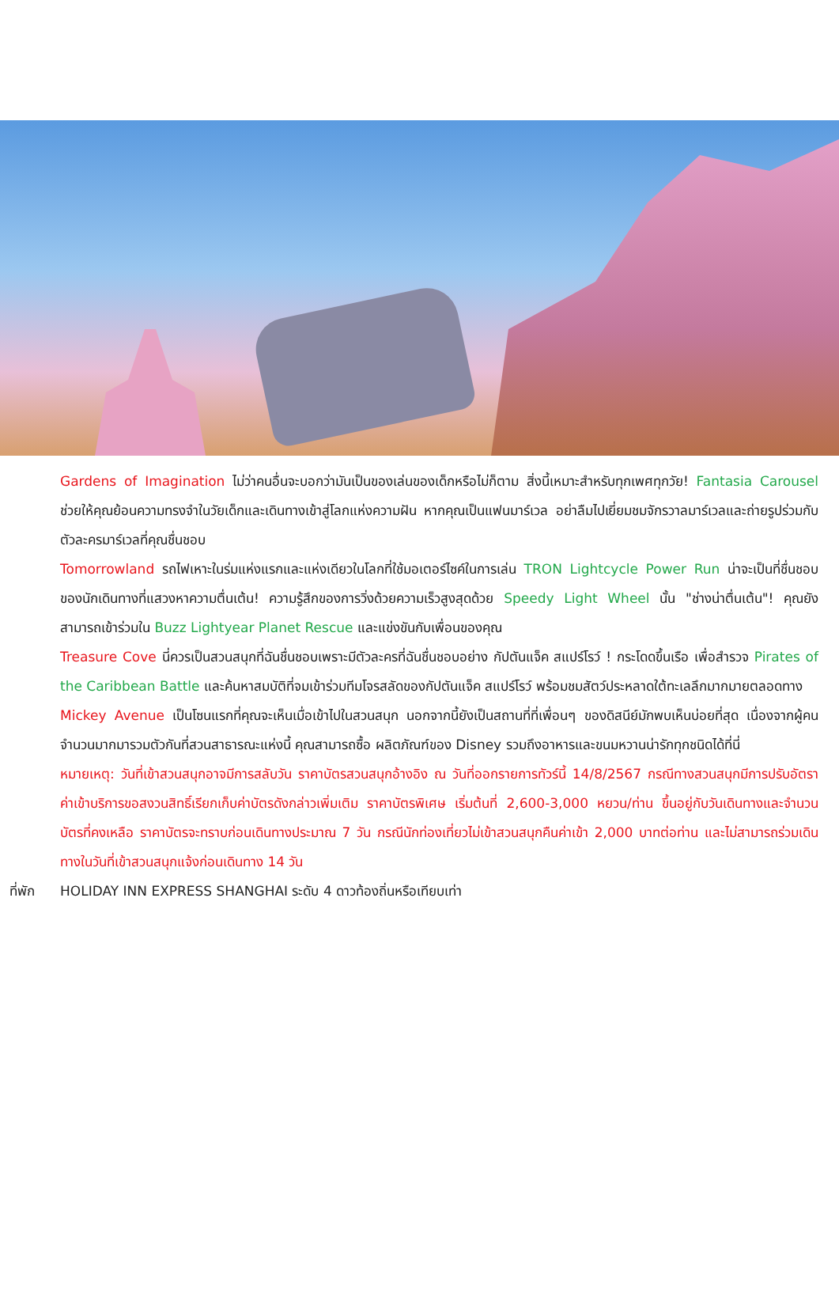Gardens of Imagination ไม่ว่าคนอื่นจะบอกว่ามันเป็นของเล่นของเด็กหรือไม่ก็ตาม สิ่งนี้เหมาะสำหรับทุกเพศทุกวัย! Fantasia Carousel ช่วยให้คุณย้อนความทรงจำในวัยเด็กและเดินทางเข้าสู่โลกแห่งความฝัน หากคุณเป็นแฟนมาร์เวล อย่าลืมไปเยี่ยมชมจักรวาลมาร์เวลและถ่ายรูปร่วมกับตัวละครมาร์เวลที่คุณชื่นชอบ
Tomorrowland รถไฟเหาะในร่มแห่งแรกและแห่งเดียวในโลกที่ใช้มอเตอร์ไซค์ในการเล่น TRON Lightcycle Power Run น่าจะเป็นที่ชื่นชอบของนักเดินทางที่แสวงหาความตื่นเต้น! ความรู้สึกของการวิ่งด้วยความเร็วสูงสุดด้วย Speedy Light Wheel นั้น "ช่างน่าตื่นเต้น"! คุณยังสามารถเข้าร่วมใน Buzz Lightyear Planet Rescue และแข่งขันกับเพื่อนของคุณ
Treasure Cove นี่ควรเป็นสวนสนุกที่ฉันชื่นชอบเพราะมีตัวละครที่ฉันชื่นชอบอย่าง กัปตันแจ็ค สแปร์โรว์ ! กระโดดขึ้นเรือ เพื่อสำรวจ Pirates of the Caribbean Battle และค้นหาสมบัติที่จมเข้าร่วมทีมโจรสลัดของกัปตันแจ็ค สแปร์โรว์ พร้อมชมสัตว์ประหลาดใต้ทะเลลึกมากมายตลอดทาง
Mickey Avenue เป็นโซนแรกที่คุณจะเห็นเมื่อเข้าไปในสวนสนุก นอกจากนี้ยังเป็นสถานที่ที่เพื่อนๆ ของดิสนีย์มักพบเห็นบ่อยที่สุด เนื่องจากผู้คนจำนวนมากมารวมตัวกันที่สวนสาธารณะแห่งนี้ คุณสามารถซื้อ ผลิตภัณฑ์ของ Disney รวมถึงอาหารและขนมหวานน่ารักทุกชนิดได้ที่นี่
หมายเหตุ: วันที่เข้าสวนสนุกอาจมีการสลับวัน ราคาบัตรสวนสนุกอ้างอิง ณ วันที่ออกรายการทัวร์นี้ 14/8/2567 กรณีทางสวนสนุกมีการปรับอัตราค่าเข้าบริการขอสงวนสิทธิ์เรียกเก็บค่าบัตรดังกล่าวเพิ่มเติม ราคาบัตรพิเศษ เริ่มต้นที่ 2,600-3,000 หยวน/ท่าน ขึ้นอยู่กับวันเดินทางและจำนวนบัตรที่คงเหลือ ราคาบัตรจะทราบก่อนเดินทางประมาณ 7 วัน กรณีนักท่องเที่ยวไม่เข้าสวนสนุกคืนค่าเข้า 2,000 บาทต่อท่าน และไม่สามารถร่วมเดินทางในวันที่เข้าสวนสนุกแจ้งก่อนเดินทาง 14 วัน
ที่พัก HOLIDAY INN EXPRESS SHANGHAI ระดับ 4 ดาวท้องถิ่นหรือเทียบเท่า